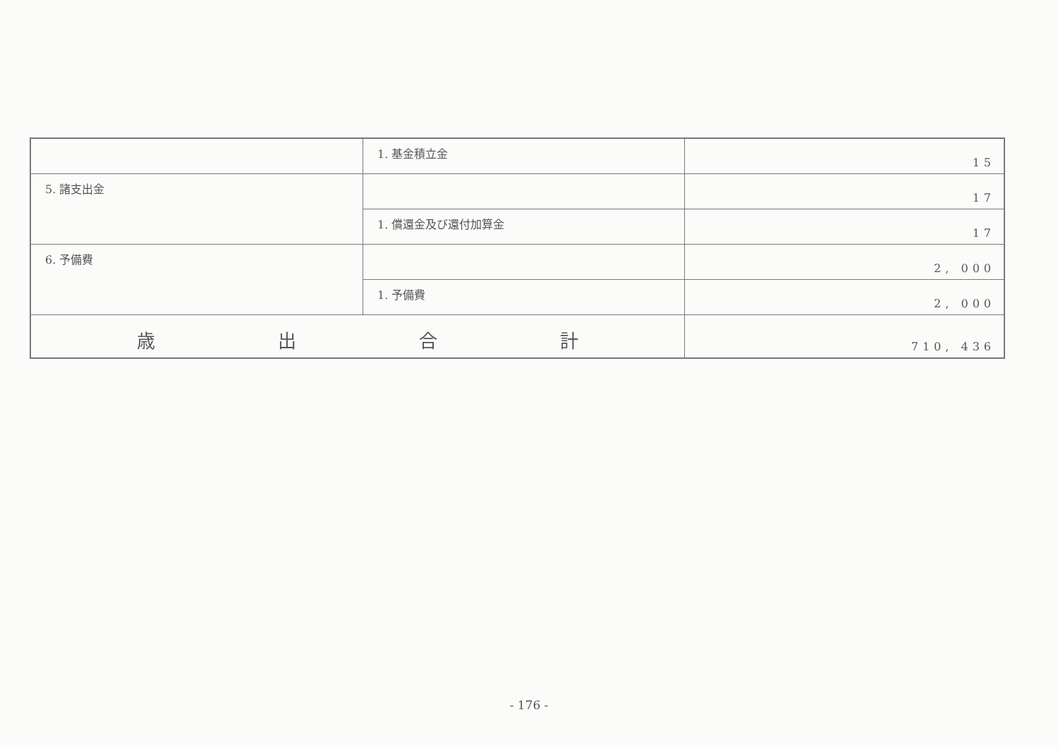| | 1. 基金積立金 | 15 |
| 5. 諸支出金 | | 17 |
| | 1. 償還金及び還付加算金 | 17 |
| 6. 予備費 | | 2, 000 |
| | 1. 予備費 | 2, 000 |
| 歳 出 合 計 | | 710, 436 |
- 176 -